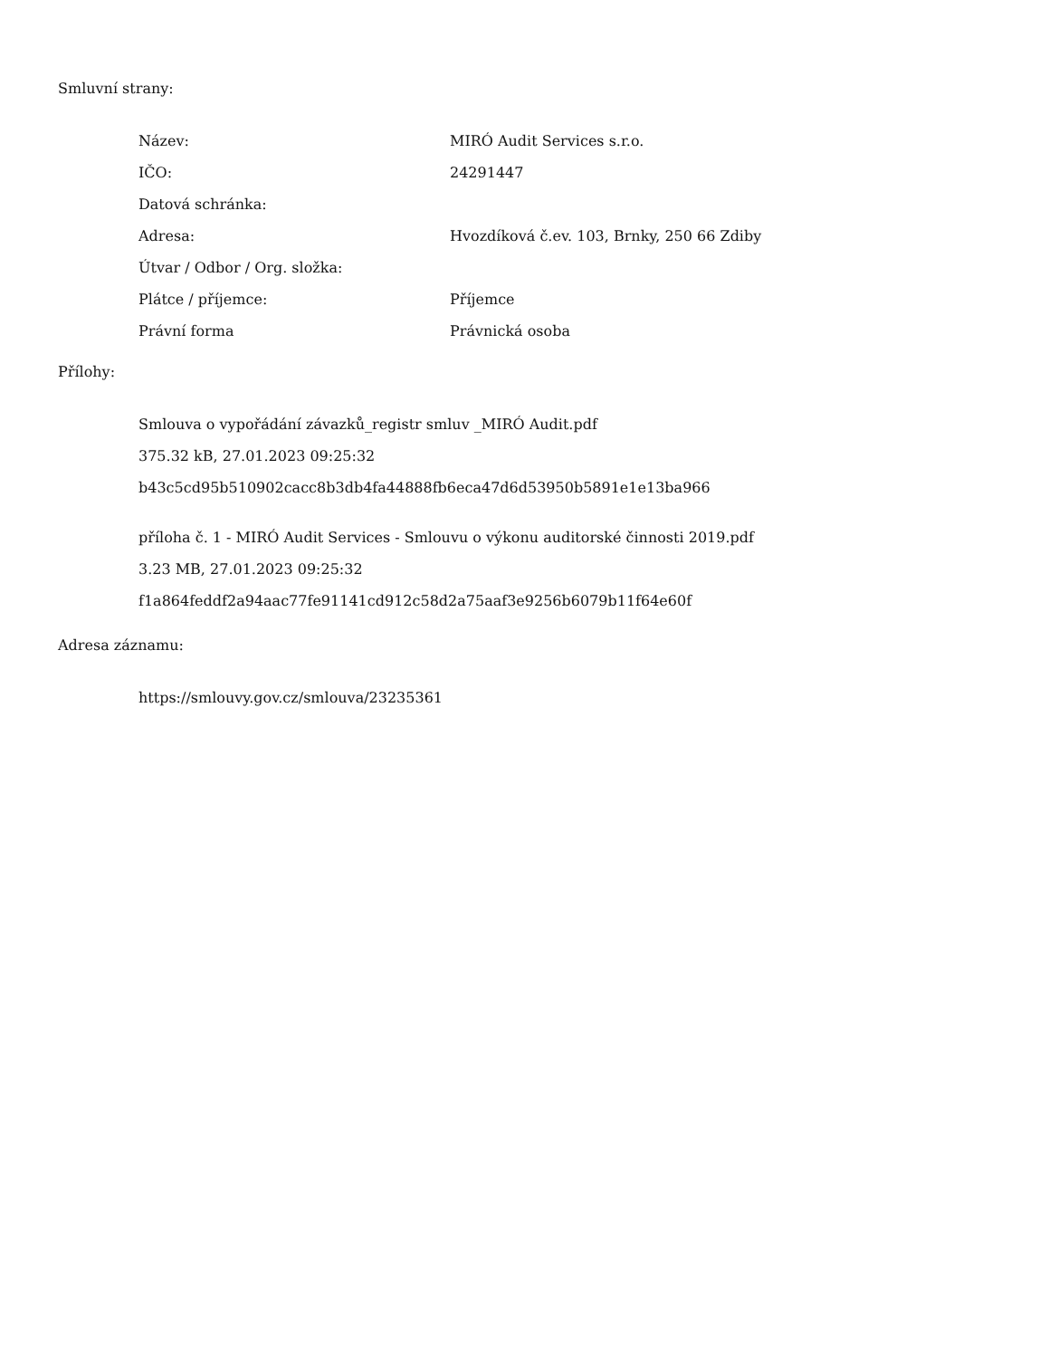Smluvní strany:
| Název: | MIRÓ Audit Services s.r.o. |
| IČO: | 24291447 |
| Datová schránka: | |
| Adresa: | Hvozdíková č.ev. 103, Brnky, 250 66 Zdiby |
| Útvar / Odbor / Org. složka: | |
| Plátce / příjemce: | Příjemce |
| Právní forma | Právnická osoba |
Přílohy:
Smlouva o vypořádání závazků_registr smluv _MIRÓ Audit.pdf
375.32 kB, 27.01.2023 09:25:32
b43c5cd95b510902cacc8b3db4fa44888fb6eca47d6d53950b5891e1e13ba966
příloha č. 1 - MIRÓ Audit Services - Smlouvu o výkonu auditorské činnosti 2019.pdf
3.23 MB, 27.01.2023 09:25:32
f1a864feddf2a94aac77fe91141cd912c58d2a75aaf3e9256b6079b11f64e60f
Adresa záznamu:
https://smlouvy.gov.cz/smlouva/23235361